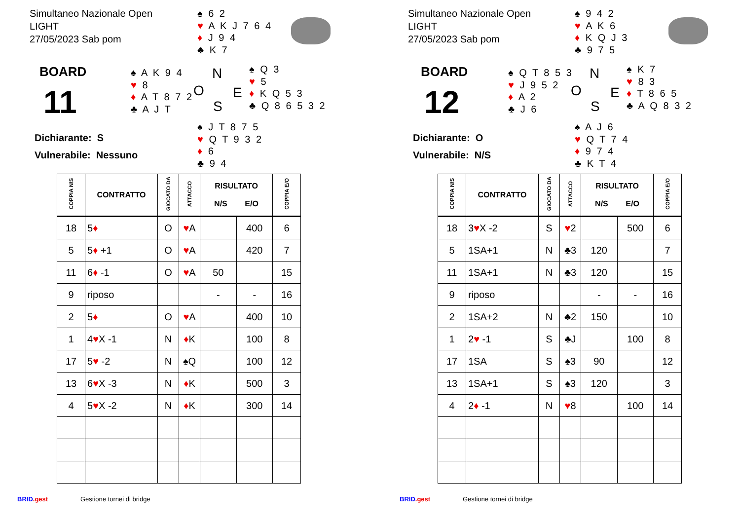Simultaneo Nazionale Open
LIGHT
27/05/2023 Sab pom
♠ 6 2
♥ A K J 7 6 4
♦ J 9 4
♣ K 7
BOARD
11
♠ A K 9 4
♥ 8
♦ A T 8 7 2
♣ A J T
N
O E
S
♠ Q 3
♥ 5
♦ K Q 5 3
♣ Q 8 6 5 3 2
Dichiarante: S
Vulnerabile: Nessuno
♠ J T 8 7 5
♥ Q T 9 3 2
♦ 6
♣ 9 4
| COPPIA N/S | CONTRATTO | GIOCATO DA | ATTACCO | RISULTATO N/S E/O | | COPPIA E/O |
| --- | --- | --- | --- | --- | --- | --- |
| 18 | 5 ♦ | O | ♥ A | | 400 | 6 |
| 5 | 5 ♦ +1 | O | ♥ A | | 420 | 7 |
| 11 | 6 ♦ -1 | O | ♥ A | 50 | | 15 |
| 9 | riposo | | | - | - | 16 |
| 2 | 5 ♦ | O | ♥ A | | 400 | 10 |
| 1 | 4 ♥ X -1 | N | ♦ K | | 100 | 8 |
| 17 | 5 ♥ -2 | N | ♠Q | | 100 | 12 |
| 13 | 6 ♥ X -3 | N | ♦ K | | 500 | 3 |
| 4 | 5 ♥ X -2 | N | ♦ K | | 300 | 14 |
BRID.gest Gestione tornei di bridge
Simultaneo Nazionale Open
LIGHT
27/05/2023 Sab pom
♠ 9 4 2
♥ A K 6
♦ K Q J 3
♣ 9 7 5
BOARD
12
♠ Q T 8 5 3
♥ J 9 5 2
♦ A 2
♣ J 6
N
O E
S
♠ K 7
♥ 8 3
♦ T 8 6 5
♣ A Q 8 3 2
Dichiarante: O
Vulnerabile: N/S
♠ A J 6
♥ Q T 7 4
♦ 9 7 4
♣ K T 4
| COPPIA N/S | CONTRATTO | GIOCATO DA | ATTACCO | RISULTATO N/S E/O | | COPPIA E/O |
| --- | --- | --- | --- | --- | --- | --- |
| 18 | 3 ♥ X -2 | S | ♥ 2 | | 500 | 6 |
| 5 | 1SA+1 | N | ♣3 | 120 | | 7 |
| 11 | 1SA+1 | N | ♣3 | 120 | | 15 |
| 9 | riposo | | | - | - | 16 |
| 2 | 1SA+2 | N | ♣2 | 150 | | 10 |
| 1 | 2 ♥ -1 | S | ♣J | | 100 | 8 |
| 17 | 1SA | S | ♠3 | 90 | | 12 |
| 13 | 1SA+1 | S | ♠3 | 120 | | 3 |
| 4 | 2 ♦ -1 | N | ♥ 8 | | 100 | 14 |
BRID.gest Gestione tornei di bridge